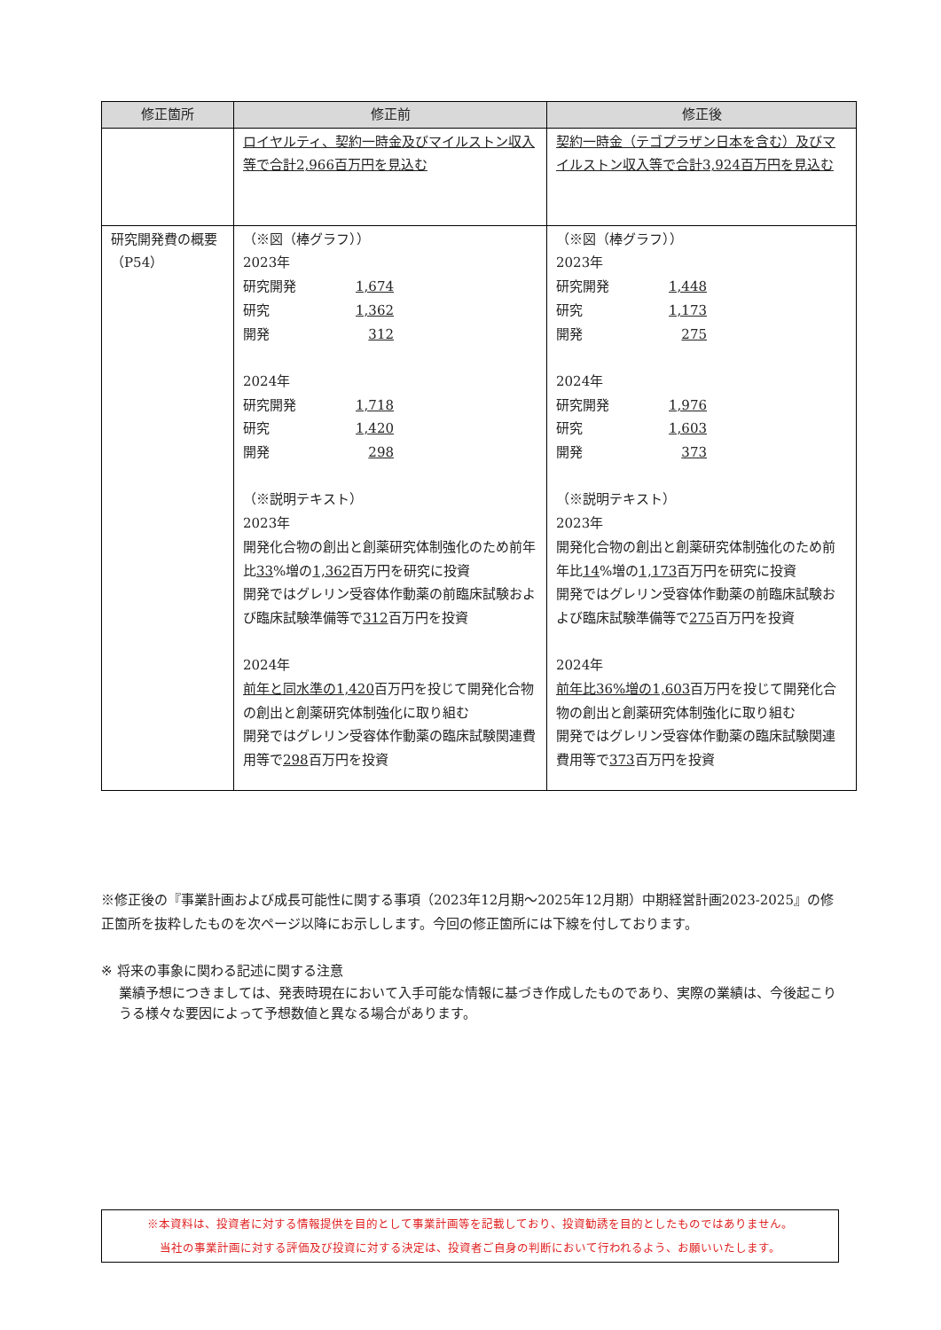| 修正箇所 | 修正前 | 修正後 |
| --- | --- | --- |
| | ロイヤルティ、契約一時金及びマイルストン収入等で合計2,966百万円を見込む | 契約一時金（テゴプラザン日本を含む）及びマイルストン収入等で合計3,924百万円を見込む |
| 研究開発費の概要（P54） | （※図（棒グラフ）） 2023年 研究開発 1,674 研究 1,362 開発 312 2024年 研究開発 1,718 研究 1,420 開発 298 （※説明テキスト） 2023年 開発化合物の創出と創薬研究体制強化のため前年比 33 %増の 1,362 百万円を研究に投資 開発ではグレリン受容体作動薬の前臨床試験および臨床試験準備等で 312 百万円を投資 2024年 前年と同水準の1,420 百万円を投じて開発化合物の創出と創薬研究体制強化に取り組む 開発ではグレリン受容体作動薬の臨床試験関連費用等で 298 百万円を投資 | （※図（棒グラフ）） 2023年 研究開発 1,448 研究 1,173 開発 275 2024年 研究開発 1,976 研究 1,603 開発 373 （※説明テキスト） 2023年 開発化合物の創出と創薬研究体制強化のため前年比 14 %増の 1,173 百万円を研究に投資 開発ではグレリン受容体作動薬の前臨床試験および臨床試験準備等で 275 百万円を投資 2024年 前年比36%増の1,603 百万円を投じて開発化合物の創出と創薬研究体制強化に取り組む 開発ではグレリン受容体作動薬の臨床試験関連費用等で 373 百万円を投資 |
※修正後の『事業計画および成長可能性に関する事項（2023年12月期～2025年12月期）中期経営計画2023-2025』の修正箇所を抜粋したものを次ページ以降にお示しします。今回の修正箇所には下線を付しております。
※ 将来の事象に関わる記述に関する注意
業績予想につきましては、発表時現在において入手可能な情報に基づき作成したものであり、実際の業績は、今後起こりうる様々な要因によって予想数値と異なる場合があります。
※本資料は、投資者に対する情報提供を目的として事業計画等を記載しており、投資勧誘を目的としたものではありません。
当社の事業計画に対する評価及び投資に対する決定は、投資者ご自身の判断において行われるよう、お願いいたします。